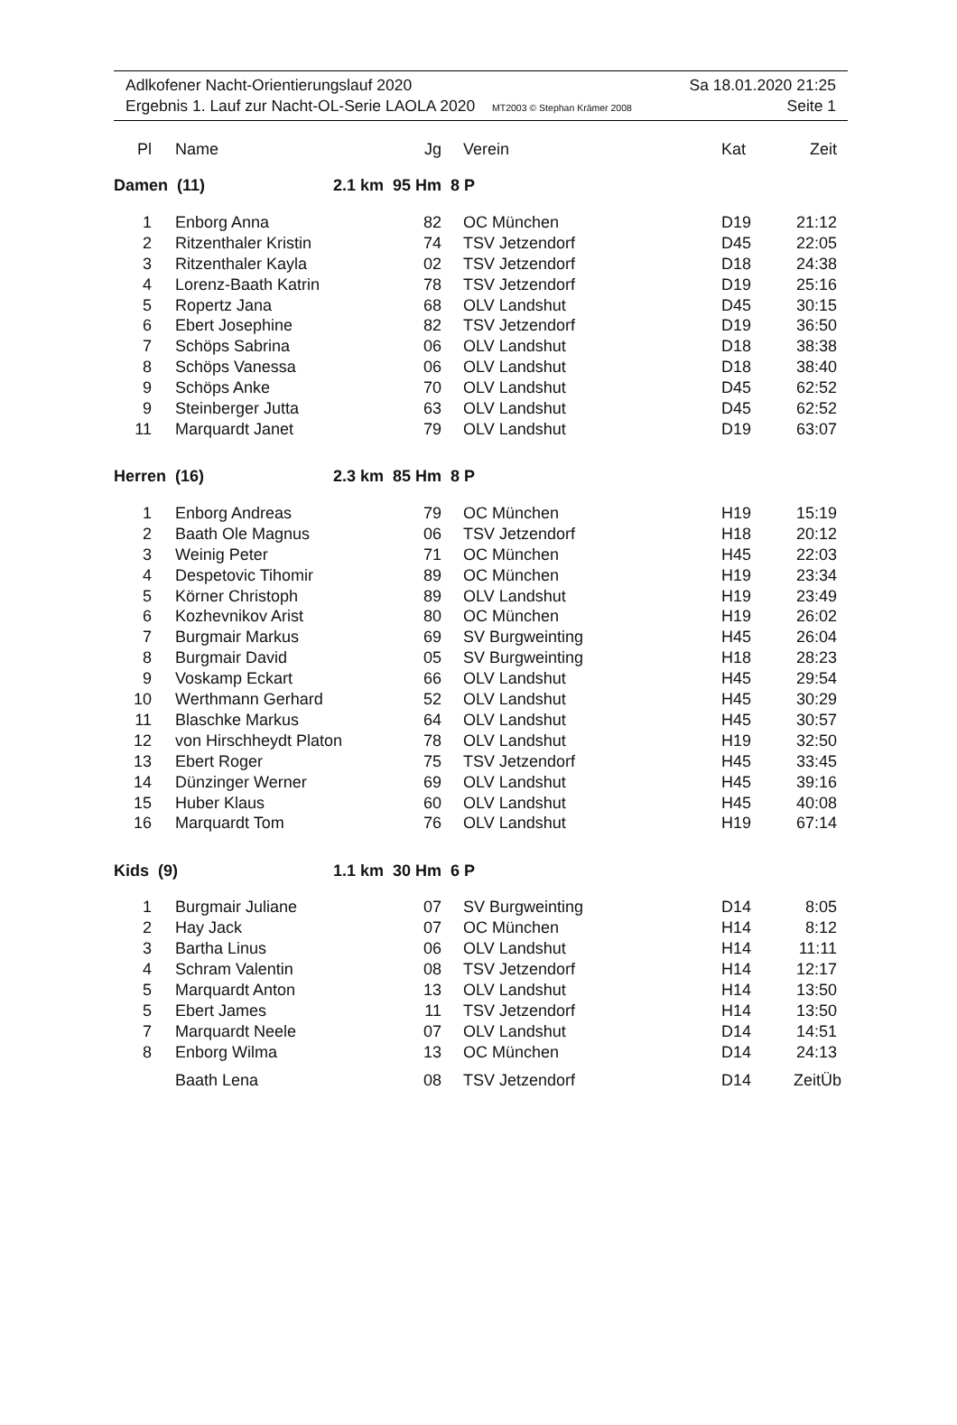Adlkofener Nacht-Orientierungslauf 2020 Sa 18.01.2020 21:25
Ergebnis 1. Lauf zur Nacht-OL-Serie LAOLA 2020 MT2003 © Stephan Krämer 2008 Seite 1
| Pl | Name | Jg | Verein | Kat | Zeit |
| --- | --- | --- | --- | --- | --- |
| Damen (11) 2.1 km 95 Hm | | | 8 P | | |
| 1 | Enborg Anna | 82 | OC München | D19 | 21:12 |
| 2 | Ritzenthaler Kristin | 74 | TSV Jetzendorf | D45 | 22:05 |
| 3 | Ritzenthaler Kayla | 02 | TSV Jetzendorf | D18 | 24:38 |
| 4 | Lorenz-Baath Katrin | 78 | TSV Jetzendorf | D19 | 25:16 |
| 5 | Ropertz Jana | 68 | OLV Landshut | D45 | 30:15 |
| 6 | Ebert Josephine | 82 | TSV Jetzendorf | D19 | 36:50 |
| 7 | Schöps Sabrina | 06 | OLV Landshut | D18 | 38:38 |
| 8 | Schöps Vanessa | 06 | OLV Landshut | D18 | 38:40 |
| 9 | Schöps Anke | 70 | OLV Landshut | D45 | 62:52 |
| 9 | Steinberger Jutta | 63 | OLV Landshut | D45 | 62:52 |
| 11 | Marquardt Janet | 79 | OLV Landshut | D19 | 63:07 |
| Herren (16) 2.3 km 85 Hm | | | 8 P | | |
| 1 | Enborg Andreas | 79 | OC München | H19 | 15:19 |
| 2 | Baath Ole Magnus | 06 | TSV Jetzendorf | H18 | 20:12 |
| 3 | Weinig Peter | 71 | OC München | H45 | 22:03 |
| 4 | Despetovic Tihomir | 89 | OC München | H19 | 23:34 |
| 5 | Körner Christoph | 89 | OLV Landshut | H19 | 23:49 |
| 6 | Kozhevnikov Arist | 80 | OC München | H19 | 26:02 |
| 7 | Burgmair Markus | 69 | SV Burgweinting | H45 | 26:04 |
| 8 | Burgmair David | 05 | SV Burgweinting | H18 | 28:23 |
| 9 | Voskamp Eckart | 66 | OLV Landshut | H45 | 29:54 |
| 10 | Werthmann Gerhard | 52 | OLV Landshut | H45 | 30:29 |
| 11 | Blaschke Markus | 64 | OLV Landshut | H45 | 30:57 |
| 12 | von Hirschheydt Platon | 78 | OLV Landshut | H19 | 32:50 |
| 13 | Ebert Roger | 75 | TSV Jetzendorf | H45 | 33:45 |
| 14 | Dünzinger Werner | 69 | OLV Landshut | H45 | 39:16 |
| 15 | Huber Klaus | 60 | OLV Landshut | H45 | 40:08 |
| 16 | Marquardt Tom | 76 | OLV Landshut | H19 | 67:14 |
| Kids (9) 1.1 km 30 Hm | | | 6 P | | |
| 1 | Burgmair Juliane | 07 | SV Burgweinting | D14 | 8:05 |
| 2 | Hay Jack | 07 | OC München | H14 | 8:12 |
| 3 | Bartha Linus | 06 | OLV Landshut | H14 | 11:11 |
| 4 | Schram Valentin | 08 | TSV Jetzendorf | H14 | 12:17 |
| 5 | Marquardt Anton | 13 | OLV Landshut | H14 | 13:50 |
| 5 | Ebert James | 11 | TSV Jetzendorf | H14 | 13:50 |
| 7 | Marquardt Neele | 07 | OLV Landshut | D14 | 14:51 |
| 8 | Enborg Wilma | 13 | OC München | D14 | 24:13 |
| | Baath Lena | 08 | TSV Jetzendorf | D14 | ZeitÜb |